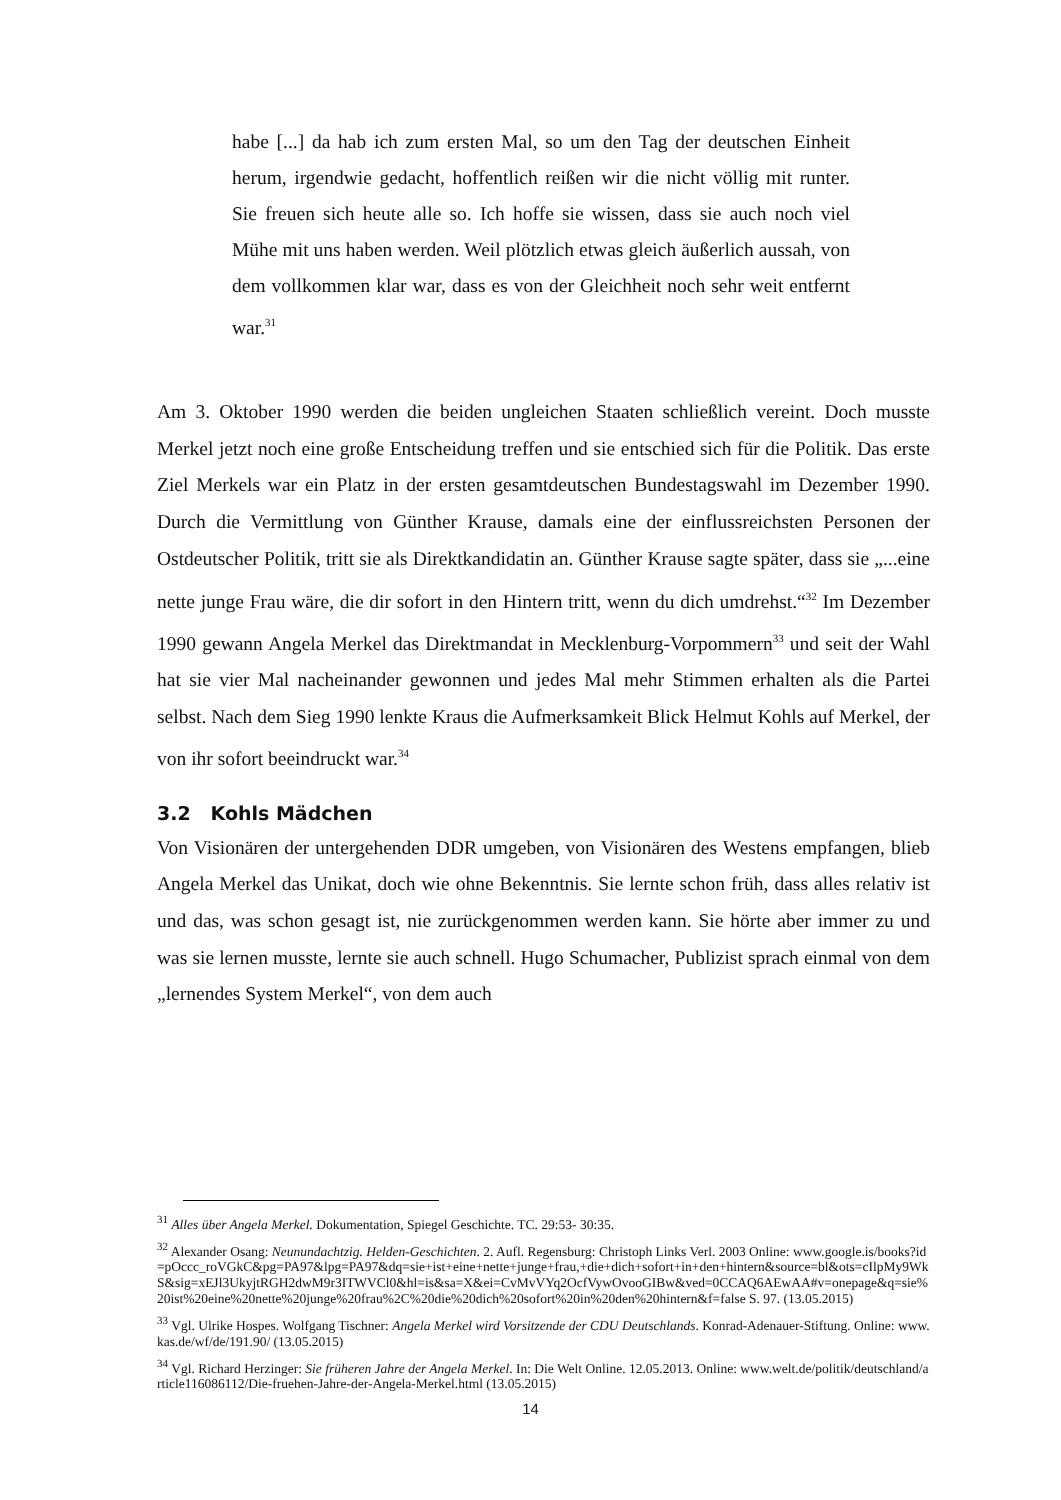habe [...] da hab ich zum ersten Mal, so um den Tag der deutschen Einheit herum, irgendwie gedacht, hoffentlich reißen wir die nicht völlig mit runter. Sie freuen sich heute alle so. Ich hoffe sie wissen, dass sie auch noch viel Mühe mit uns haben werden. Weil plötzlich etwas gleich äußerlich aussah, von dem vollkommen klar war, dass es von der Gleichheit noch sehr weit entfernt war.<sup>31</sup>
Am 3. Oktober 1990 werden die beiden ungleichen Staaten schließlich vereint. Doch musste Merkel jetzt noch eine große Entscheidung treffen und sie entschied sich für die Politik. Das erste Ziel Merkels war ein Platz in der ersten gesamtdeutschen Bundestagswahl im Dezember 1990. Durch die Vermittlung von Günther Krause, damals eine der einflussreichsten Personen der Ostdeutscher Politik, tritt sie als Direktkandidatin an. Günther Krause sagte später, dass sie „...eine nette junge Frau wäre, die dir sofort in den Hintern tritt, wenn du dich umdrehst.“<sup>32</sup> Im Dezember 1990 gewann Angela Merkel das Direktmandat in Mecklenburg-Vorpommern<sup>33</sup> und seit der Wahl hat sie vier Mal nacheinander gewonnen und jedes Mal mehr Stimmen erhalten als die Partei selbst. Nach dem Sieg 1990 lenkte Kraus die Aufmerksamkeit Blick Helmut Kohls auf Merkel, der von ihr sofort beeindruckt war.<sup>34</sup>
3.2 Kohls Mädchen
Von Visionären der untergehenden DDR umgeben, von Visionären des Westens empfangen, blieb Angela Merkel das Unikat, doch wie ohne Bekenntnis. Sie lernte schon früh, dass alles relativ ist und das, was schon gesagt ist, nie zurückgenommen werden kann. Sie hörte aber immer zu und was sie lernen musste, lernte sie auch schnell. Hugo Schumacher, Publizist sprach einmal von dem „lernendes System Merkel“, von dem auch
<sup>31</sup> Alles über Angela Merkel. Dokumentation, Spiegel Geschichte. TC. 29:53- 30:35.
<sup>32</sup> Alexander Osang: Neunundachtzig. Helden-Geschichten. 2. Aufl. Regensburg: Christoph Links Verl. 2003 Online: www.google.is/books?id=pOccc_roVGkC&pg=PA97&lpg=PA97&dq=sie+ist+eine+nette+junge+frau,+die+dich+sofort+in+den+hintern&source=bl&ots=cIlpMy9WkS&sig=xEJl3UkyjtRGH2dwM9r3ITWVCl0&hl=is&sa=X&ei=CvMvVYq2OcfVywOvooGIBw&ved=0CCAQ6AEwAA#v=onepage&q=sie%20ist%20eine%20nette%20junge%20frau%2C%20die%20dich%20sofort%20in%20den%20hintern&f=false S. 97. (13.05.2015)
<sup>33</sup> Vgl. Ulrike Hospes. Wolfgang Tischner: Angela Merkel wird Vorsitzende der CDU Deutschlands. Konrad-Adenauer-Stiftung. Online: www.kas.de/wf/de/191.90/ (13.05.2015)
<sup>34</sup> Vgl. Richard Herzinger: Sie früheren Jahre der Angela Merkel. In: Die Welt Online. 12.05.2013. Online: www.welt.de/politik/deutschland/article116086112/Die-fruehen-Jahre-der-Angela-Merkel.html (13.05.2015)
14